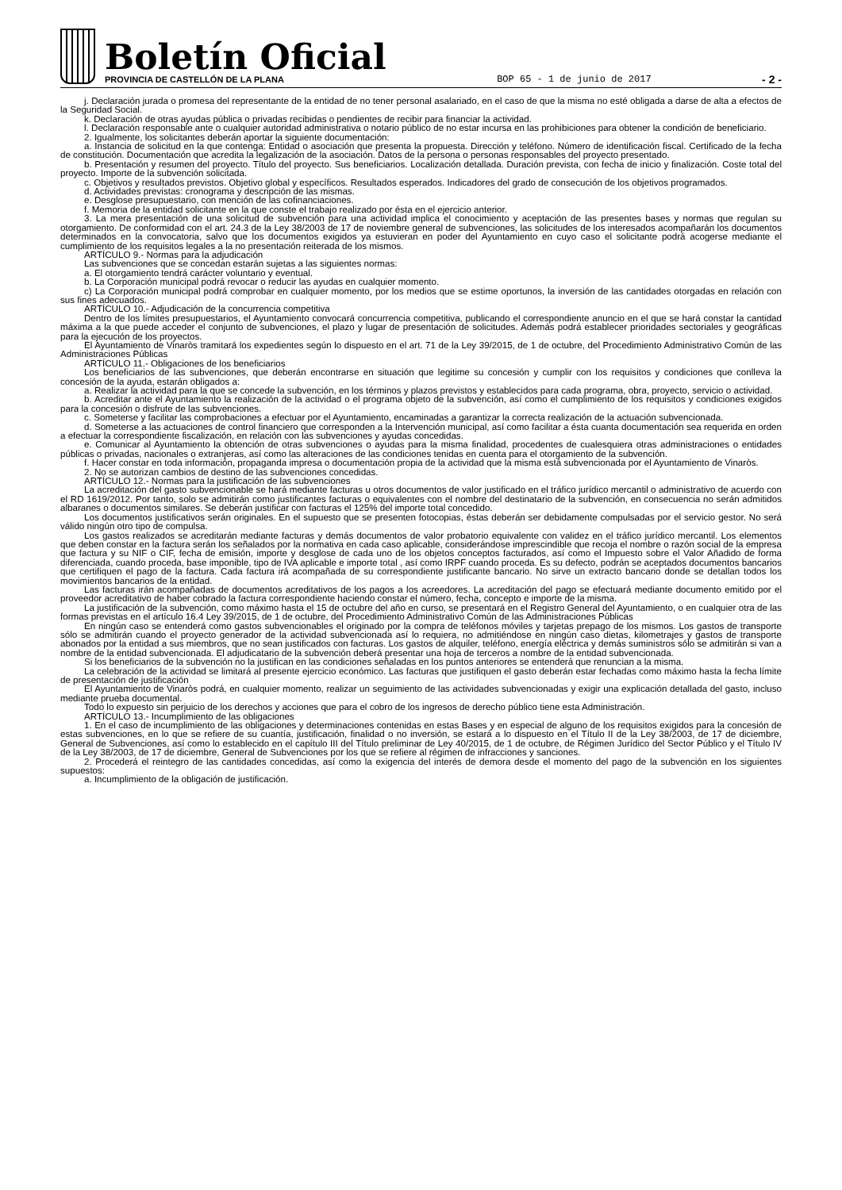Boletín Oficial
PROVINCIA DE CASTELLÓN DE LA PLANA
BOP 65 - 1 de junio de 2017
- 2 -
j. Declaración jurada o promesa del representante de la entidad de no tener personal asalariado, en el caso de que la misma no esté obligada a darse de alta a efectos de la Seguridad Social.
k. Declaración de otras ayudas pública o privadas recibidas o pendientes de recibir para financiar la actividad.
l. Declaración responsable ante o cualquier autoridad administrativa o notario público de no estar incursa en las prohibiciones para obtener la condición de beneficiario.
2. Igualmente, los solicitantes deberán aportar la siguiente documentación:
a. Instancia de solicitud en la que contenga: Entidad o asociación que presenta la propuesta. Dirección y teléfono. Número de identificación fiscal. Certificado de la fecha de constitución. Documentación que acredita la legalización de la asociación. Datos de la persona o personas responsables del proyecto presentado.
b. Presentación y resumen del proyecto. Título del proyecto. Sus beneficiarios. Localización detallada. Duración prevista, con fecha de inicio y finalización. Coste total del proyecto. Importe de la subvención solicitada.
c. Objetivos y resultados previstos. Objetivo global y específicos. Resultados esperados. Indicadores del grado de consecución de los objetivos programados.
d. Actividades previstas: cronograma y descripción de las mismas.
e. Desglose presupuestario, con mención de las cofinanciaciones.
f. Memoria de la entidad solicitante en la que conste el trabajo realizado por ésta en el ejercicio anterior.
3. La mera presentación de una solicitud de subvención para una actividad implica el conocimiento y aceptación de las presentes bases y normas que regulan su otorgamiento. De conformidad con el art. 24.3 de la Ley 38/2003 de 17 de noviembre general de subvenciones, las solicitudes de los interesados acompañarán los documentos determinados en la convocatoria, salvo que los documentos exigidos ya estuvieran en poder del Ayuntamiento en cuyo caso el solicitante podrá acogerse mediante el cumplimiento de los requisitos legales a la no presentación reiterada de los mismos.
ARTÍCULO 9.- Normas para la adjudicación
Las subvenciones que se concedan estarán sujetas a las siguientes normas:
a. El otorgamiento tendrá carácter voluntario y eventual.
b. La Corporación municipal podrá revocar o reducir las ayudas en cualquier momento.
c) La Corporación municipal podrá comprobar en cualquier momento, por los medios que se estime oportunos, la inversión de las cantidades otorgadas en relación con sus fines adecuados.
ARTÍCULO 10.- Adjudicación de la concurrencia competitiva
Dentro de los límites presupuestarios, el Ayuntamiento convocará concurrencia competitiva, publicando el correspondiente anuncio en el que se hará constar la cantidad máxima a la que puede acceder el conjunto de subvenciones, el plazo y lugar de presentación de solicitudes. Además podrá establecer prioridades sectoriales y geográficas para la ejecución de los proyectos.
El Ayuntamiento de Vinaròs tramitará los expedientes según lo dispuesto en el art. 71 de la Ley 39/2015, de 1 de octubre, del Procedimiento Administrativo Común de las Administraciones Públicas
ARTÍCULO 11.- Obligaciones de los beneficiarios
Los beneficiarios de las subvenciones, que deberán encontrarse en situación que legitime su concesión y cumplir con los requisitos y condiciones que conlleva la concesión de la ayuda, estarán obligados a:
a. Realizar la actividad para la que se concede la subvención, en los términos y plazos previstos y establecidos para cada programa, obra, proyecto, servicio o actividad.
b. Acreditar ante el Ayuntamiento la realización de la actividad o el programa objeto de la subvención, así como el cumplimiento de los requisitos y condiciones exigidos para la concesión o disfrute de las subvenciones.
c. Someterse y facilitar las comprobaciones a efectuar por el Ayuntamiento, encaminadas a garantizar la correcta realización de la actuación subvencionada.
d. Someterse a las actuaciones de control financiero que corresponden a la Intervención municipal, así como facilitar a ésta cuanta documentación sea requerida en orden a efectuar la correspondiente fiscalización, en relación con las subvenciones y ayudas concedidas.
e. Comunicar al Ayuntamiento la obtención de otras subvenciones o ayudas para la misma finalidad, procedentes de cualesquiera otras administraciones o entidades públicas o privadas, nacionales o extranjeras, así como las alteraciones de las condiciones tenidas en cuenta para el otorgamiento de la subvención.
f. Hacer constar en toda información, propaganda impresa o documentación propia de la actividad que la misma está subvencionada por el Ayuntamiento de Vinaròs.
2. No se autorizan cambios de destino de las subvenciones concedidas.
ARTÍCULO 12.- Normas para la justificación de las subvenciones
La acreditación del gasto subvencionable se hará mediante facturas u otros documentos de valor justificado en el tráfico jurídico mercantil o administrativo de acuerdo con el RD 1619/2012. Por tanto, solo se admitirán como justificantes facturas o equivalentes con el nombre del destinatario de la subvención, en consecuencia no serán admitidos albaranes o documentos similares. Se deberán justificar con facturas el 125% del importe total concedido.
Los documentos justificativos serán originales. En el supuesto que se presenten fotocopias, éstas deberán ser debidamente compulsadas por el servicio gestor. No será válido ningún otro tipo de compulsa.
Los gastos realizados se acreditarán mediante facturas y demás documentos de valor probatorio equivalente con validez en el tráfico jurídico mercantil. Los elementos que deben constar en la factura serán los señalados por la normativa en cada caso aplicable, considerándose imprescindible que recoja el nombre o razón social de la empresa que factura y su NIF o CIF, fecha de emisión, importe y desglose de cada uno de los objetos conceptos facturados, así como el Impuesto sobre el Valor Añadido de forma diferenciada, cuando proceda, base imponible, tipo de IVA aplicable e importe total , así como IRPF cuando proceda. Es su defecto, podrán se aceptados documentos bancarios que certifiquen el pago de la factura. Cada factura irá acompañada de su correspondiente justificante bancario. No sirve un extracto bancario donde se detallan todos los movimientos bancarios de la entidad.
Las facturas irán acompañadas de documentos acreditativos de los pagos a los acreedores. La acreditación del pago se efectuará mediante documento emitido por el proveedor acreditativo de haber cobrado la factura correspondiente haciendo constar el número, fecha, concepto e importe de la misma.
La justificación de la subvención, como máximo hasta el 15 de octubre del año en curso, se presentará en el Registro General del Ayuntamiento, o en cualquier otra de las formas previstas en el artículo 16.4 Ley 39/2015, de 1 de octubre, del Procedimiento Administrativo Común de las Administraciones Públicas
En ningún caso se entenderá como gastos subvencionables el originado por la compra de teléfonos móviles y tarjetas prepago de los mismos. Los gastos de transporte sólo se admitirán cuando el proyecto generador de la actividad subvencionada así lo requiera, no admitiéndose en ningún caso dietas, kilometrajes y gastos de transporte abonados por la entidad a sus miembros, que no sean justificados con facturas. Los gastos de alquiler, teléfono, energía eléctrica y demás suministros sólo se admitirán si van a nombre de la entidad subvencionada. El adjudicatario de la subvención deberá presentar una hoja de terceros a nombre de la entidad subvencionada.
Si los beneficiarios de la subvención no la justifican en las condiciones señaladas en los puntos anteriores se entenderá que renuncian a la misma.
La celebración de la actividad se limitará al presente ejercicio económico. Las facturas que justifiquen el gasto deberán estar fechadas como máximo hasta la fecha límite de presentación de justificación
El Ayuntamiento de Vinaròs podrá, en cualquier momento, realizar un seguimiento de las actividades subvencionadas y exigir una explicación detallada del gasto, incluso mediante prueba documental.
Todo lo expuesto sin perjuicio de los derechos y acciones que para el cobro de los ingresos de derecho público tiene esta Administración.
ARTÍCULO 13.- Incumplimiento de las obligaciones
1. En el caso de incumplimiento de las obligaciones y determinaciones contenidas en estas Bases y en especial de alguno de los requisitos exigidos para la concesión de estas subvenciones, en lo que se refiere de su cuantía, justificación, finalidad o no inversión, se estará a lo dispuesto en el Título II de la Ley 38/2003, de 17 de diciembre, General de Subvenciones, así como lo establecido en el capítulo III del Título preliminar de Ley 40/2015, de 1 de octubre, de Régimen Jurídico del Sector Público y el Título IV de la Ley 38/2003, de 17 de diciembre, General de Subvenciones por los que se refiere al régimen de infracciones y sanciones.
2. Procederá el reintegro de las cantidades concedidas, así como la exigencia del interés de demora desde el momento del pago de la subvención en los siguientes supuestos:
a. Incumplimiento de la obligación de justificación.